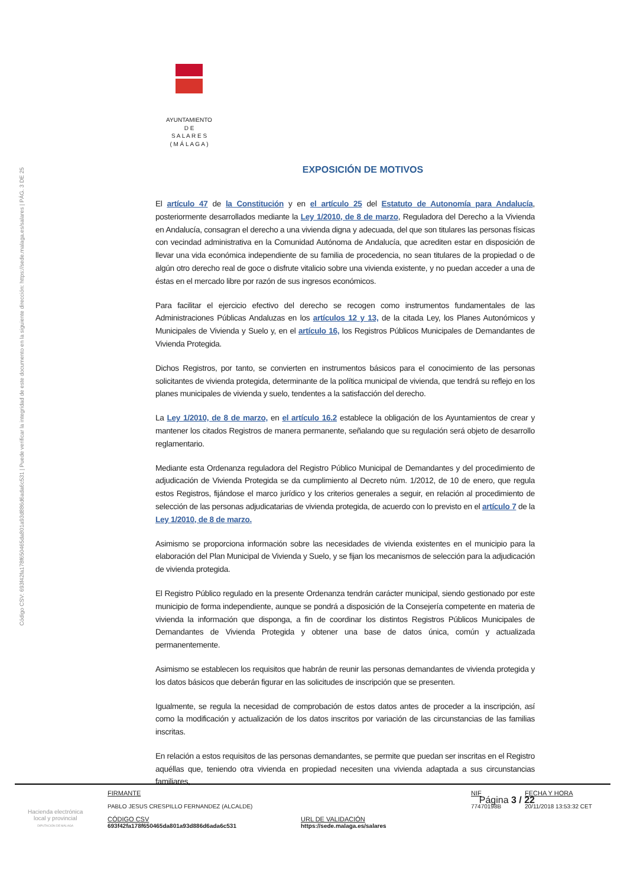Código CSV: 693f42fa178f650465da801a93d886d6ada6c531 | Puede verificar la integridad de este documento en la siguiente dirección: https://sede.malaga.es/salares | PÁG. 3 DE 25
AYUNTAMIENTO
D E
S A L A R E S
( M Á L A G A )
EXPOSICIÓN DE MOTIVOS
El artículo 47 de la Constitución y en el artículo 25 del Estatuto de Autonomía para Andalucía, posteriormente desarrollados mediante la Ley 1/2010, de 8 de marzo, Reguladora del Derecho a la Vivienda en Andalucía, consagran el derecho a una vivienda digna y adecuada, del que son titulares las personas físicas con vecindad administrativa en la Comunidad Autónoma de Andalucía, que acrediten estar en disposición de llevar una vida económica independiente de su familia de procedencia, no sean titulares de la propiedad o de algún otro derecho real de goce o disfrute vitalicio sobre una vivienda existente, y no puedan acceder a una de éstas en el mercado libre por razón de sus ingresos económicos.
Para facilitar el ejercicio efectivo del derecho se recogen como instrumentos fundamentales de las Administraciones Públicas Andaluzas en los artículos 12 y 13, de la citada Ley, los Planes Autonómicos y Municipales de Vivienda y Suelo y, en el artículo 16, los Registros Públicos Municipales de Demandantes de Vivienda Protegida.
Dichos Registros, por tanto, se convierten en instrumentos básicos para el conocimiento de las personas solicitantes de vivienda protegida, determinante de la política municipal de vivienda, que tendrá su reflejo en los planes municipales de vivienda y suelo, tendentes a la satisfacción del derecho.
La Ley 1/2010, de 8 de marzo, en el artículo 16.2 establece la obligación de los Ayuntamientos de crear y mantener los citados Registros de manera permanente, señalando que su regulación será objeto de desarrollo reglamentario.
Mediante esta Ordenanza reguladora del Registro Público Municipal de Demandantes y del procedimiento de adjudicación de Vivienda Protegida se da cumplimiento al Decreto núm. 1/2012, de 10 de enero, que regula estos Registros, fijándose el marco jurídico y los criterios generales a seguir, en relación al procedimiento de selección de las personas adjudicatarias de vivienda protegida, de acuerdo con lo previsto en el artículo 7 de la Ley 1/2010, de 8 de marzo.
Asimismo se proporciona información sobre las necesidades de vivienda existentes en el municipio para la elaboración del Plan Municipal de Vivienda y Suelo, y se fijan los mecanismos de selección para la adjudicación de vivienda protegida.
El Registro Público regulado en la presente Ordenanza tendrán carácter municipal, siendo gestionado por este municipio de forma independiente, aunque se pondrá a disposición de la Consejería competente en materia de vivienda la información que disponga, a fin de coordinar los distintos Registros Públicos Municipales de Demandantes de Vivienda Protegida y obtener una base de datos única, común y actualizada permanentemente.
Asimismo se establecen los requisitos que habrán de reunir las personas demandantes de vivienda protegida y los datos básicos que deberán figurar en las solicitudes de inscripción que se presenten.
Igualmente, se regula la necesidad de comprobación de estos datos antes de proceder a la inscripción, así como la modificación y actualización de los datos inscritos por variación de las circunstancias de las familias inscritas.
En relación a estos requisitos de las personas demandantes, se permite que puedan ser inscritas en el Registro aquéllas que, teniendo otra vivienda en propiedad necesiten una vivienda adaptada a sus circunstancias familiares,
Página 3 / 22
Hacienda electrónica
local y provincial
DIPUTACIÓN DE MÁLAGA
FIRMANTE
PABLO JESUS CRESPILLO FERNANDEZ (ALCALDE)
NIF
77470198B
FECHA Y HORA
20/11/2018 13:53:32 CET
CÓDIGO CSV
693f42fa178f650465da801a93d886d6ada6c531
URL DE VALIDACIÓN
https://sede.malaga.es/salares